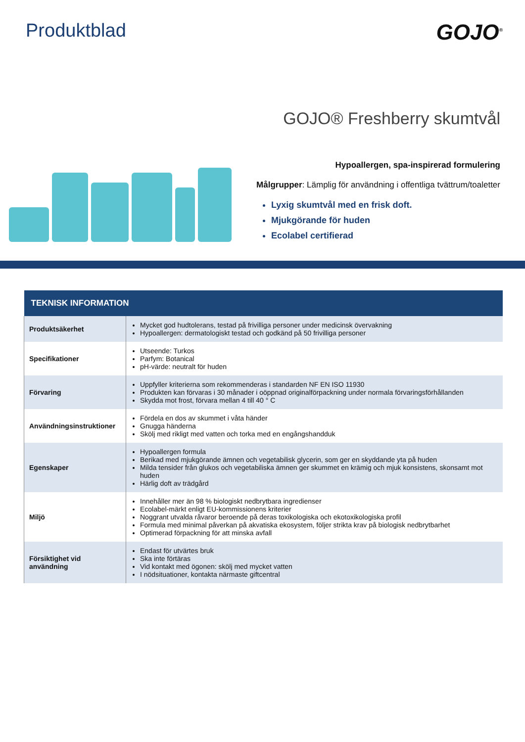Produktblad
GOJO<sup>®</sup>
GOJO® Freshberry skumtvål
Hypoallergen, spa-inspirerad formulering
Målgrupper: Lämplig för användning i offentliga tvättrum/toaletter
Lyxig skumtvål med en frisk doft.
Mjukgörande för huden
Ecolabel certifierad
| TEKNISK INFORMATION | |
| --- | --- |
| Produktsäkerhet | Mycket god hudtolerans, testad på frivilliga personer under medicinsk övervakning Hypoallergen: dermatologiskt testad och godkänd på 50 frivilliga personer |
| Specifikationer | Utseende: Turkos Parfym: Botanical pH-värde: neutralt för huden |
| Förvaring | Uppfyller kriterierna som rekommenderas i standarden NF EN ISO 11930 Produkten kan förvaras i 30 månader i oöppnad originalförpackning under normala förvaringsförhållanden Skydda mot frost, förvara mellan 4 till 40 ° C |
| Användningsinstruktioner | Fördela en dos av skummet i våta händer Gnugga händerna Skölj med rikligt med vatten och torka med en engångshandduk |
| Egenskaper | Hypoallergen formula Berikad med mjukgörande ämnen och vegetabilisk glycerin, som ger en skyddande yta på huden Milda tensider från glukos och vegetabiliska ämnen ger skummet en krämig och mjuk konsistens, skonsamt mot huden Härlig doft av trädgård |
| Miljö | Innehåller mer än 98 % biologiskt nedbrytbara ingredienser Ecolabel-märkt enligt EU-kommissionens kriterier Noggrant utvalda råvaror beroende på deras toxikologiska och ekotoxikologiska profil Formula med minimal påverkan på akvatiska ekosystem, följer strikta krav på biologisk nedbrytbarhet Optimerad förpackning för att minska avfall |
| Försiktighet vid användning | Endast för utvärtes bruk Ska inte förtäras Vid kontakt med ögonen: skölj med mycket vatten I nödsituationer, kontakta närmaste giftcentral |